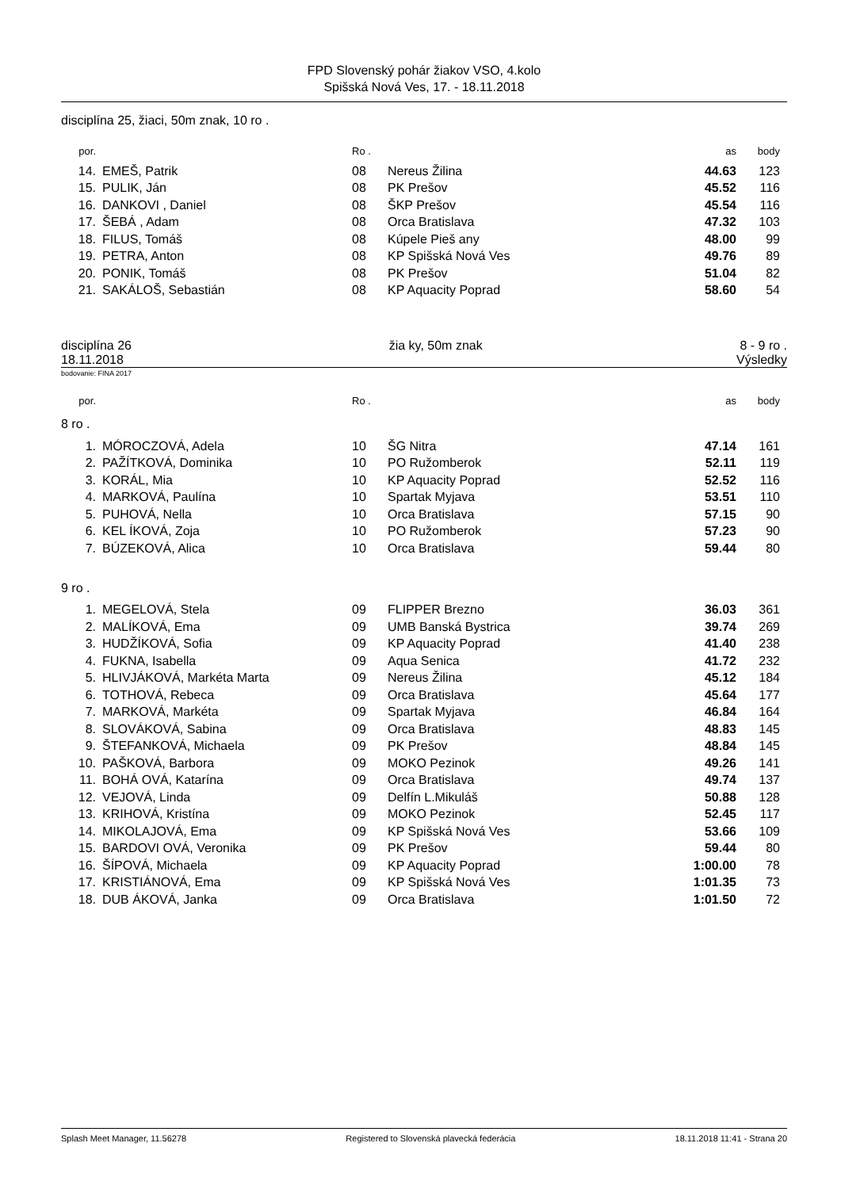FPD Slovenský pohár žiakov VSO, 4.kolo
Spišská Nová Ves, 17. - 18.11.2018
disciplína 25, žiaci, 50m znak, 10 ro .
| por. | | Ro . | | as | body | |
| --- | --- | --- | --- | --- | --- | --- |
| 14. | EMEŠ, Patrik | 08 | Nereus Žilina | 44.63 | 123 | |
| 15. | PULIK, Ján | 08 | PK Prešov | 45.52 | 116 | |
| 16. | DANKOVI , Daniel | 08 | ŠKP Prešov | 45.54 | 116 | |
| 17. | ŠEBÁ , Adam | 08 | Orca Bratislava | 47.32 | 103 | |
| 18. | FILUS, Tomáš | 08 | Kúpele Pieš any | 48.00 | 99 | |
| 19. | PETRA, Anton | 08 | KP Spišská Nová Ves | 49.76 | 89 | |
| 20. | PONIK, Tomáš | 08 | PK Prešov | 51.04 | 82 | |
| 21. | SAKÁLOŠ, Sebastián | 08 | KP Aquacity Poprad | 58.60 | 54 | |
disciplína 26 žia ky, 50m znak 8 - 9 ro .
18.11.2018 Výsledky
bodovanie: FINA 2017
| por. | | Ro . | | as | body | |
| --- | --- | --- | --- | --- | --- | --- |
8 ro .
| 1. | MÓROCZOVÁ, Adela | 10 | ŠG Nitra | 47.14 | 161 | |
| 2. | PAŽÍTKOVÁ, Dominika | 10 | PO Ružomberok | 52.11 | 119 | |
| 3. | KORÁL, Mia | 10 | KP Aquacity Poprad | 52.52 | 116 | |
| 4. | MARKOVÁ, Paulína | 10 | Spartak Myjava | 53.51 | 110 | |
| 5. | PUHOVÁ, Nella | 10 | Orca Bratislava | 57.15 | 90 | |
| 6. | KEL ÍKOVÁ, Zoja | 10 | PO Ružomberok | 57.23 | 90 | |
| 7. | BÚZEKOVÁ, Alica | 10 | Orca Bratislava | 59.44 | 80 | |
9 ro .
| 1. | MEGELOVÁ, Stela | 09 | FLIPPER Brezno | 36.03 | 361 | |
| 2. | MALÍKOVÁ, Ema | 09 | UMB Banská Bystrica | 39.74 | 269 | |
| 3. | HUDŽÍKOVÁ, Sofia | 09 | KP Aquacity Poprad | 41.40 | 238 | |
| 4. | FUKNA, Isabella | 09 | Aqua Senica | 41.72 | 232 | |
| 5. | HLIVJÁKOVÁ, Markéta Marta | 09 | Nereus Žilina | 45.12 | 184 | |
| 6. | TOTHOVÁ, Rebeca | 09 | Orca Bratislava | 45.64 | 177 | |
| 7. | MARKOVÁ, Markéta | 09 | Spartak Myjava | 46.84 | 164 | |
| 8. | SLOVÁKOVÁ, Sabina | 09 | Orca Bratislava | 48.83 | 145 | |
| 9. | ŠTEFANKOVÁ, Michaela | 09 | PK Prešov | 48.84 | 145 | |
| 10. | PAŠKOVÁ, Barbora | 09 | MOKO Pezinok | 49.26 | 141 | |
| 11. | BOHÁ OVÁ, Katarína | 09 | Orca Bratislava | 49.74 | 137 | |
| 12. | VEJOVÁ, Linda | 09 | Delfín L.Mikuláš | 50.88 | 128 | |
| 13. | KRIHOVÁ, Kristína | 09 | MOKO Pezinok | 52.45 | 117 | |
| 14. | MIKOLAJOVÁ, Ema | 09 | KP Spišská Nová Ves | 53.66 | 109 | |
| 15. | BARDOVI OVÁ, Veronika | 09 | PK Prešov | 59.44 | 80 | |
| 16. | ŠÍPOVÁ, Michaela | 09 | KP Aquacity Poprad | 1:00.00 | 78 | |
| 17. | KRISTIÁNOVÁ, Ema | 09 | KP Spišská Nová Ves | 1:01.35 | 73 | |
| 18. | DUB ÁKOVÁ, Janka | 09 | Orca Bratislava | 1:01.50 | 72 | |
Splash Meet Manager, 11.56278 Registered to Slovenská plavecká federácia 18.11.2018 11:41 - Strana 20